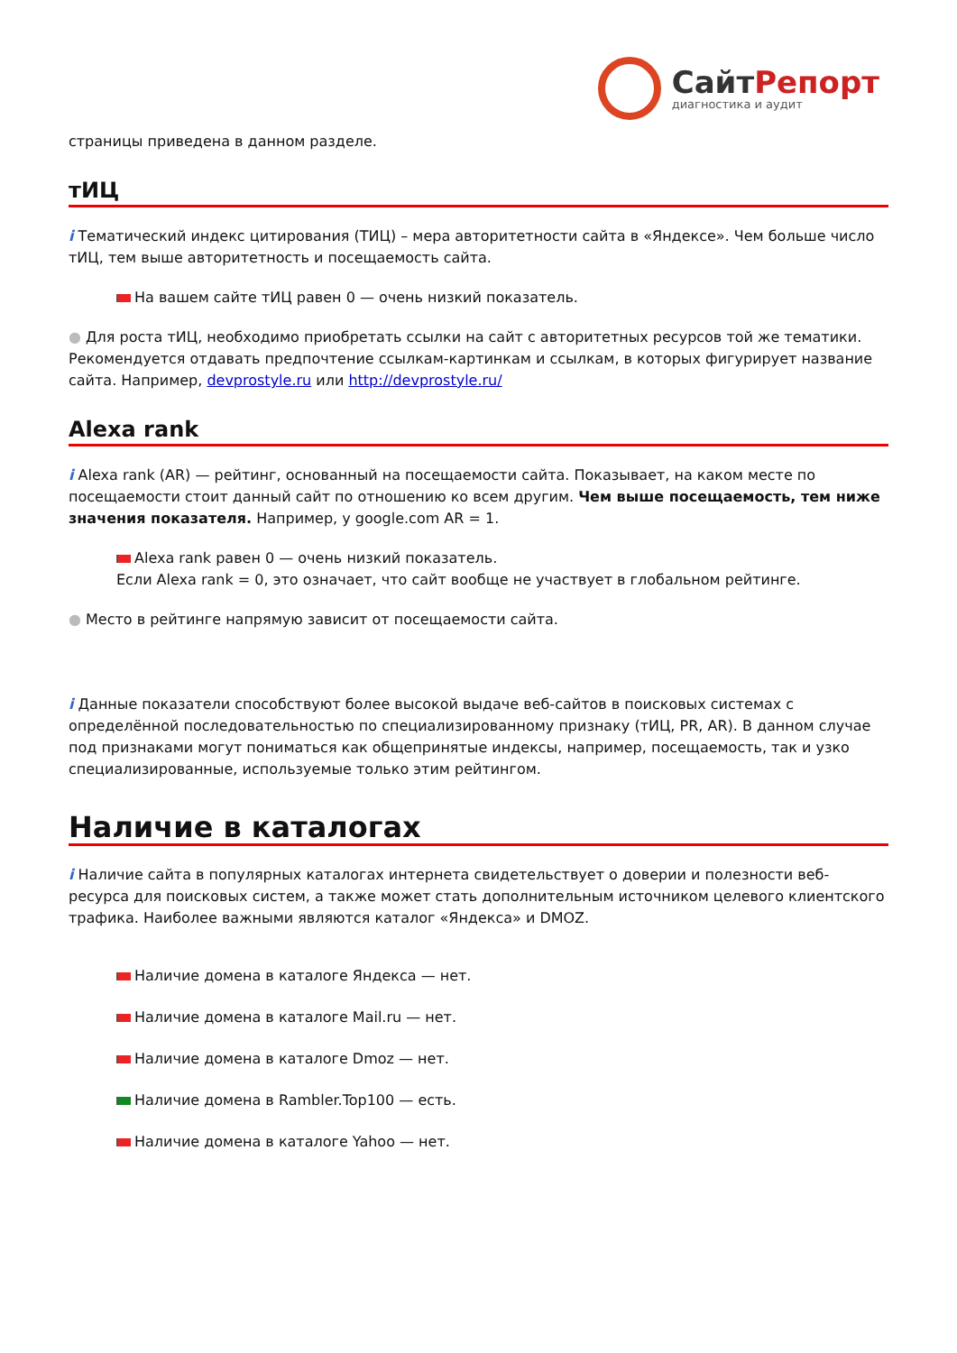СайтРепорт
диагностика и аудит
страницы приведена в данном разделе.
тИЦ
i Тематический индекс цитирования (ТИЦ) – мера авторитетности сайта в «Яндексе». Чем больше число тИЦ, тем выше авторитетность и посещаемость сайта.
На вашем сайте тИЦ равен 0 — очень низкий показатель.
● Для роста тИЦ, необходимо приобретать ссылки на сайт с авторитетных ресурсов той же тематики. Рекомендуется отдавать предпочтение ссылкам-картинкам и ссылкам, в которых фигурирует название сайта. Например, devprostyle.ru или http://devprostyle.ru/
Alexa rank
i Alexa rank (AR) — рейтинг, основанный на посещаемости сайта. Показывает, на каком месте по посещаемости стоит данный сайт по отношению ко всем другим. Чем выше посещаемость, тем ниже значения показателя. Например, у google.com AR = 1.
Alexa rank равен 0 — очень низкий показатель.
Если Alexa rank = 0, это означает, что сайт вообще не участвует в глобальном рейтинге.
● Место в рейтинге напрямую зависит от посещаемости сайта.
i Данные показатели способствуют более высокой выдаче веб-сайтов в поисковых системах с определённой последовательностью по специализированному признаку (тИЦ, PR, AR). В данном случае под признаками могут пониматься как общепринятые индексы, например, посещаемость, так и узко специализированные, используемые только этим рейтингом.
Наличие в каталогах
i Наличие сайта в популярных каталогах интернета свидетельствует о доверии и полезности веб-ресурса для поисковых систем, а также может стать дополнительным источником целевого клиентского трафика. Наиболее важными являются каталог «Яндекса» и DMOZ.
Наличие домена в каталоге Яндекса — нет.
Наличие домена в каталоге Mail.ru — нет.
Наличие домена в каталоге Dmoz — нет.
Наличие домена в Rambler.Top100 — есть.
Наличие домена в каталоге Yahoo — нет.